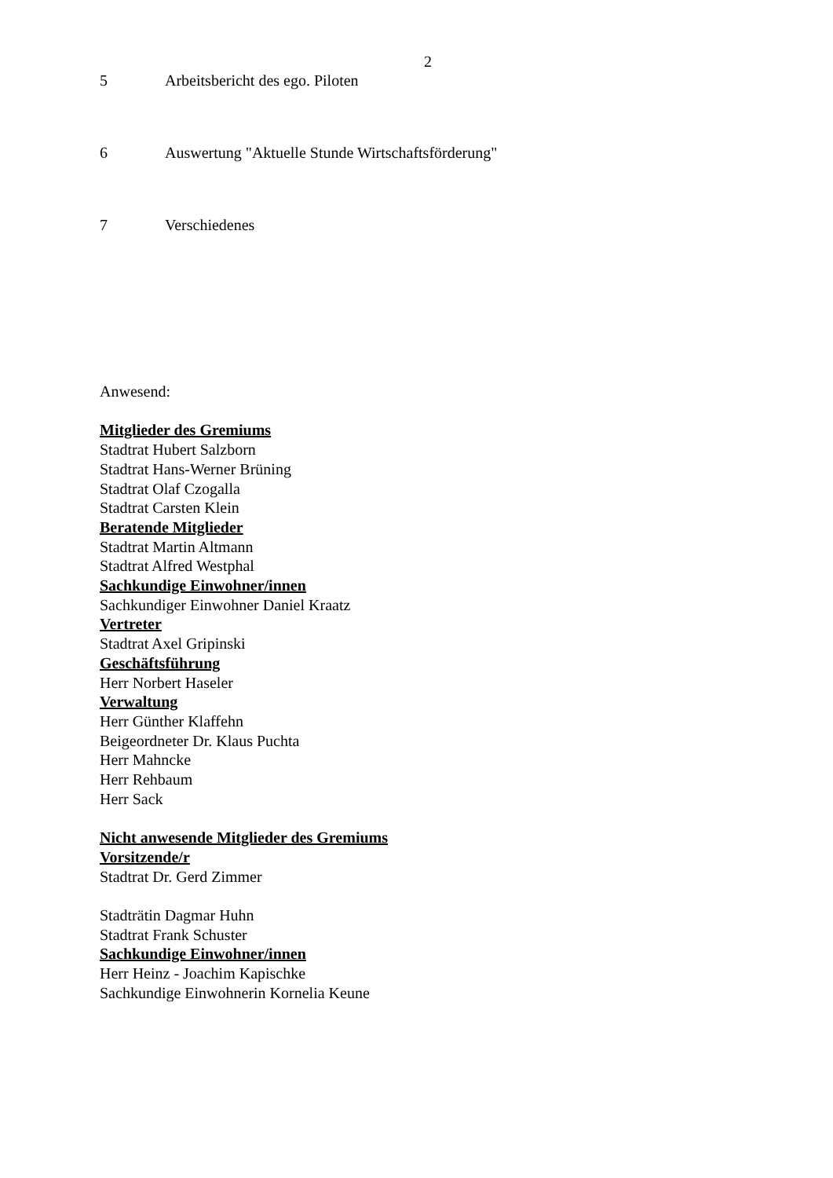2
5 Arbeitsbericht des ego. Piloten
6 Auswertung "Aktuelle Stunde Wirtschaftsförderung"
7 Verschiedenes
Anwesend:
Mitglieder des Gremiums
Stadtrat Hubert Salzborn
Stadtrat Hans-Werner Brüning
Stadtrat Olaf Czogalla
Stadtrat Carsten Klein
Beratende Mitglieder
Stadtrat Martin Altmann
Stadtrat Alfred Westphal
Sachkundige Einwohner/innen
Sachkundiger Einwohner Daniel Kraatz
Vertreter
Stadtrat Axel Gripinski
Geschäftsführung
Herr Norbert Haseler
Verwaltung
Herr Günther Klaffehn
Beigeordneter Dr. Klaus Puchta
Herr Mahncke
Herr Rehbaum
Herr Sack
Nicht anwesende Mitglieder des Gremiums
Vorsitzende/r
Stadtrat Dr. Gerd Zimmer
Stadträtin Dagmar Huhn
Stadtrat Frank Schuster
Sachkundige Einwohner/innen
Herr Heinz - Joachim Kapischke
Sachkundige Einwohnerin Kornelia Keune